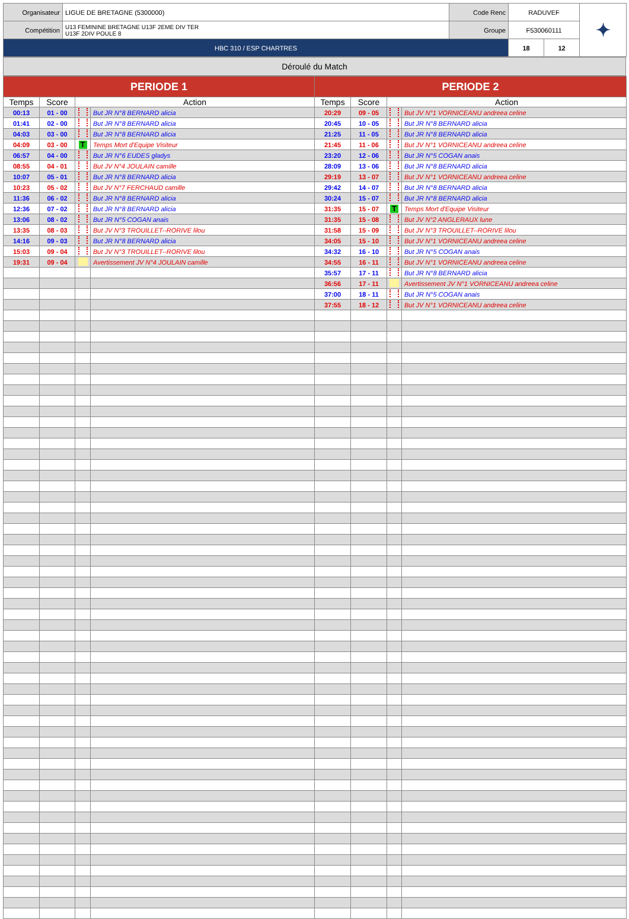| Organisateur | LIGUE DE BRETAGNE (5300000) | Code Renc | RADUVEF | | ✦ |
| Compétition | U13 FEMININE BRETAGNE U13F 2EME DIV TER U13F 2DIV POULE 8 | Groupe | F530060111 | | |
| HBC 310 / ESP CHARTRES | | | 18 | 12 | |
| Déroulé du Match |
| PERIODE 1 | | | | PERIODE 2 | | | |
| --- | --- | --- | --- | --- | --- | --- | --- |
| Temps | Score | Action | | Temps | Score | Action | |
| 00:13 | 01 - 00 | | But JR N°8 BERNARD alicia | 20:29 | 09 - 05 | | But JV N°1 VORNICEANU andreea celine |
| 01:41 | 02 - 00 | | But JR N°8 BERNARD alicia | 20:45 | 10 - 05 | | But JR N°8 BERNARD alicia |
| 04:03 | 03 - 00 | | But JR N°8 BERNARD alicia | 21:25 | 11 - 05 | | But JR N°8 BERNARD alicia |
| 04:09 | 03 - 00 | T | Temps Mort d'Equipe Visiteur | 21:45 | 11 - 06 | | But JV N°1 VORNICEANU andreea celine |
| 06:57 | 04 - 00 | | But JR N°6 EUDES gladys | 23:20 | 12 - 06 | | But JR N°5 COGAN anais |
| 08:55 | 04 - 01 | | But JV N°4 JOULAIN camille | 28:09 | 13 - 06 | | But JR N°8 BERNARD alicia |
| 10:07 | 05 - 01 | | But JR N°8 BERNARD alicia | 29:19 | 13 - 07 | | But JV N°1 VORNICEANU andreea celine |
| 10:23 | 05 - 02 | | But JV N°7 FERCHAUD camille | 29:42 | 14 - 07 | | But JR N°8 BERNARD alicia |
| 11:36 | 06 - 02 | | But JR N°8 BERNARD alicia | 30:24 | 15 - 07 | | But JR N°8 BERNARD alicia |
| 12:36 | 07 - 02 | | But JR N°8 BERNARD alicia | 31:35 | 15 - 07 | T | Temps Mort d'Equipe Visiteur |
| 13:06 | 08 - 02 | | But JR N°5 COGAN anais | 31:35 | 15 - 08 | | But JV N°2 ANGLERAUX lune |
| 13:35 | 08 - 03 | | But JV N°3 TROUILLET--RORIVE lilou | 31:58 | 15 - 09 | | But JV N°3 TROUILLET--RORIVE lilou |
| 14:16 | 09 - 03 | | But JR N°8 BERNARD alicia | 34:05 | 15 - 10 | | But JV N°1 VORNICEANU andreea celine |
| 15:03 | 09 - 04 | | But JV N°3 TROUILLET--RORIVE lilou | 34:32 | 16 - 10 | | But JR N°5 COGAN anais |
| 19:31 | 09 - 04 | | Avertissement JV N°4 JOULAIN camille | 34:55 | 16 - 11 | | But JV N°1 VORNICEANU andreea celine |
| | | | | 35:57 | 17 - 11 | | But JR N°8 BERNARD alicia |
| | | | | 36:56 | 17 - 11 | | Avertissement JV N°1 VORNICEANU andreea celine |
| | | | | 37:00 | 18 - 11 | | But JR N°5 COGAN anais |
| | | | | 37:55 | 18 - 12 | | But JV N°1 VORNICEANU andreea celine |